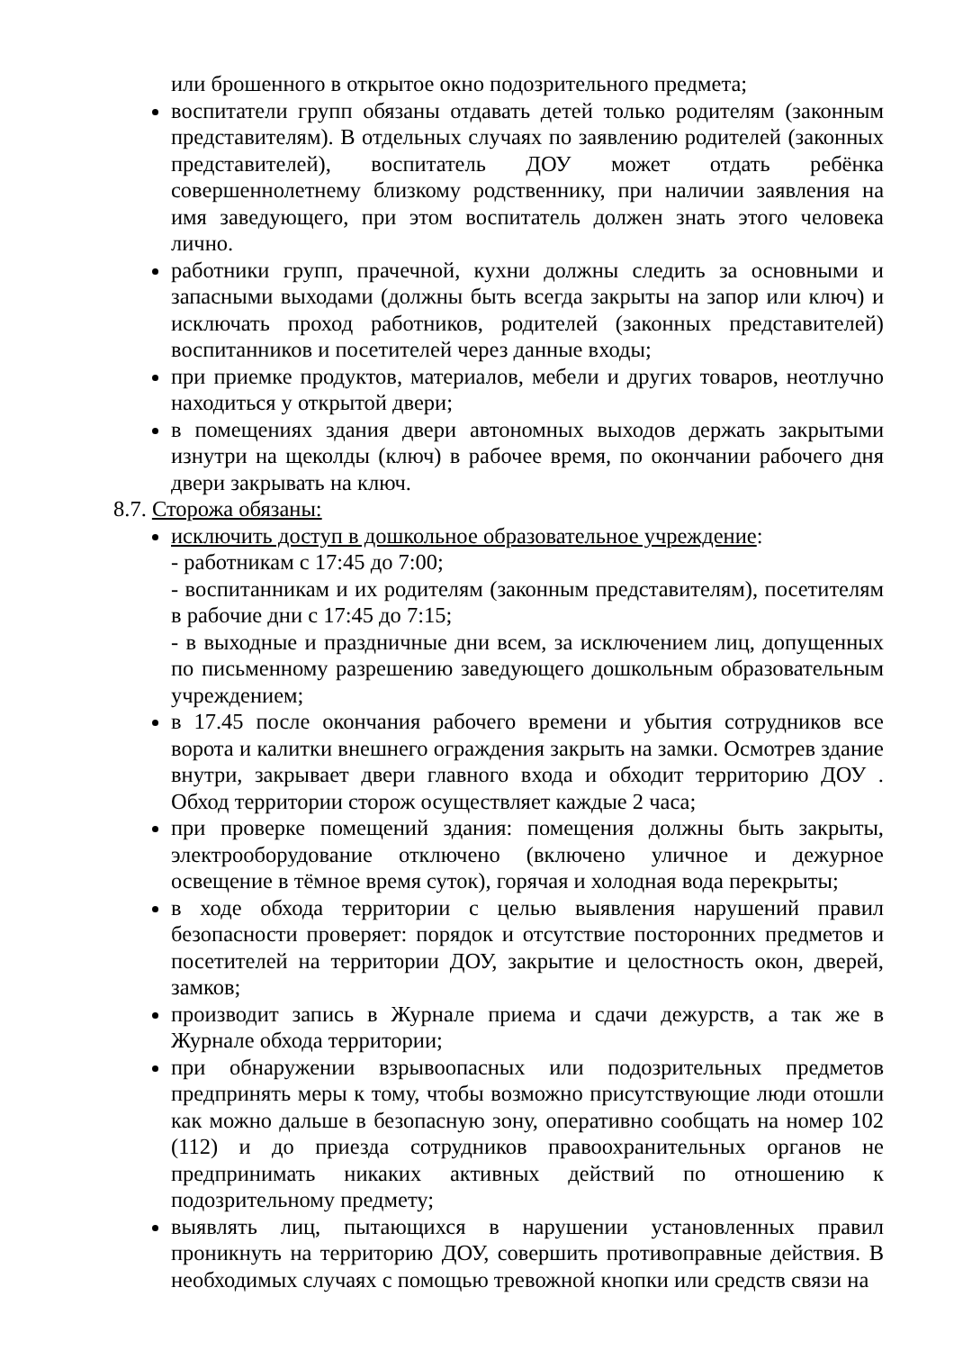или брошенного в открытое окно подозрительного предмета;
воспитатели групп обязаны отдавать детей только родителям (законным представителям). В отдельных случаях по заявлению родителей (законных представителей), воспитатель ДОУ может отдать ребёнка совершеннолетнему близкому родственнику, при наличии заявления на имя заведующего, при этом воспитатель должен знать этого человека лично.
работники групп, прачечной, кухни должны следить за основными и запасными выходами (должны быть всегда закрыты на запор или ключ) и исключать проход работников, родителей (законных представителей) воспитанников и посетителей через данные входы;
при приемке продуктов, материалов, мебели и других товаров, неотлучно находиться у открытой двери;
в помещениях здания двери автономных выходов держать закрытыми изнутри на щеколды (ключ) в рабочее время, по окончании рабочего дня двери закрывать на ключ.
8.7. Сторожа обязаны:
исключить доступ в дошкольное образовательное учреждение:
- работникам с 17:45 до 7:00;
- воспитанникам и их родителям (законным представителям), посетителям в рабочие дни с 17:45 до 7:15;
- в выходные и праздничные дни всем, за исключением лиц, допущенных по письменному разрешению заведующего дошкольным образовательным учреждением;
в 17.45 после окончания рабочего времени и убытия сотрудников все ворота и калитки внешнего ограждения закрыть на замки. Осмотрев здание внутри, закрывает двери главного входа и обходит территорию ДОУ . Обход территории сторож осуществляет каждые 2 часа;
при проверке помещений здания: помещения должны быть закрыты, электрооборудование отключено (включено уличное и дежурное освещение в тёмное время суток), горячая и холодная вода перекрыты;
в ходе обхода территории с целью выявления нарушений правил безопасности проверяет: порядок и отсутствие посторонних предметов и посетителей на территории ДОУ, закрытие и целостность окон, дверей, замков;
производит запись в Журнале приема и сдачи дежурств, а так же в Журнале обхода территории;
при обнаружении взрывоопасных или подозрительных предметов предпринять меры к тому, чтобы возможно присутствующие люди отошли как можно дальше в безопасную зону, оперативно сообщать на номер 102 (112) и до приезда сотрудников правоохранительных органов не предпринимать никаких активных действий по отношению к подозрительному предмету;
выявлять лиц, пытающихся в нарушении установленных правил проникнуть на территорию ДОУ, совершить противоправные действия. В необходимых случаях с помощью тревожной кнопки или средств связи на